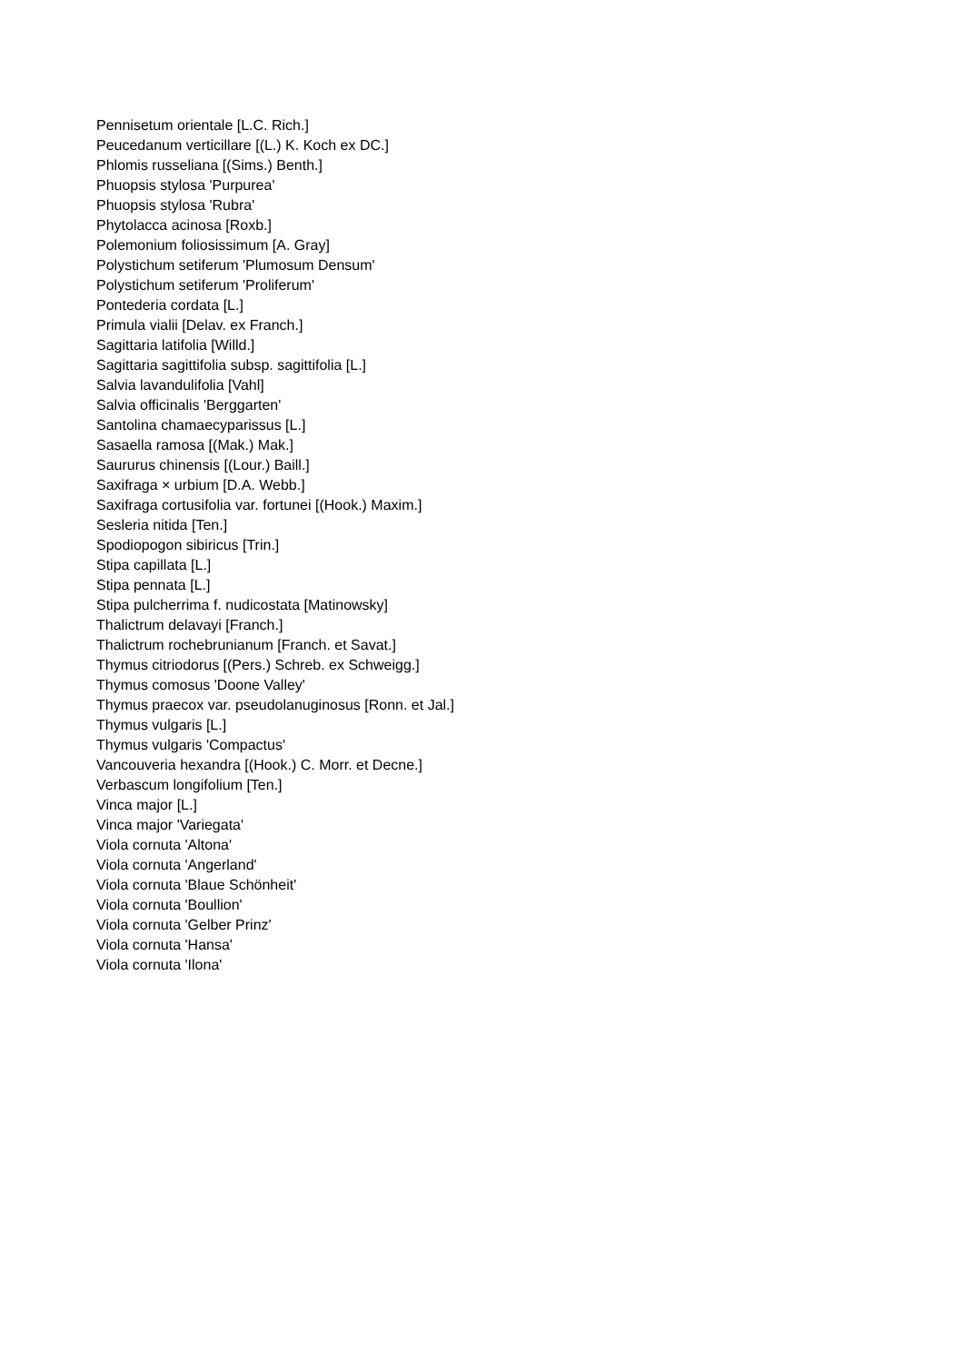Pennisetum orientale [L.C. Rich.]
Peucedanum verticillare [(L.) K. Koch ex DC.]
Phlomis russeliana [(Sims.) Benth.]
Phuopsis stylosa 'Purpurea'
Phuopsis stylosa 'Rubra'
Phytolacca acinosa [Roxb.]
Polemonium foliosissimum [A. Gray]
Polystichum setiferum 'Plumosum Densum'
Polystichum setiferum 'Proliferum'
Pontederia cordata [L.]
Primula vialii [Delav. ex Franch.]
Sagittaria latifolia [Willd.]
Sagittaria sagittifolia subsp. sagittifolia [L.]
Salvia lavandulifolia [Vahl]
Salvia officinalis 'Berggarten'
Santolina chamaecyparissus [L.]
Sasaella ramosa [(Mak.) Mak.]
Saururus chinensis [(Lour.) Baill.]
Saxifraga × urbium [D.A. Webb.]
Saxifraga cortusifolia var. fortunei [(Hook.) Maxim.]
Sesleria nitida [Ten.]
Spodiopogon sibiricus [Trin.]
Stipa capillata [L.]
Stipa pennata [L.]
Stipa pulcherrima f. nudicostata [Matinowsky]
Thalictrum delavayi [Franch.]
Thalictrum rochebrunianum [Franch. et Savat.]
Thymus citriodorus [(Pers.) Schreb. ex Schweigg.]
Thymus comosus 'Doone Valley'
Thymus praecox var. pseudolanuginosus [Ronn. et Jal.]
Thymus vulgaris [L.]
Thymus vulgaris 'Compactus'
Vancouveria hexandra [(Hook.) C. Morr. et Decne.]
Verbascum longifolium [Ten.]
Vinca major [L.]
Vinca major 'Variegata'
Viola cornuta 'Altona'
Viola cornuta 'Angerland'
Viola cornuta 'Blaue Schönheit'
Viola cornuta 'Boullion'
Viola cornuta 'Gelber Prinz'
Viola cornuta 'Hansa'
Viola cornuta 'Ilona'